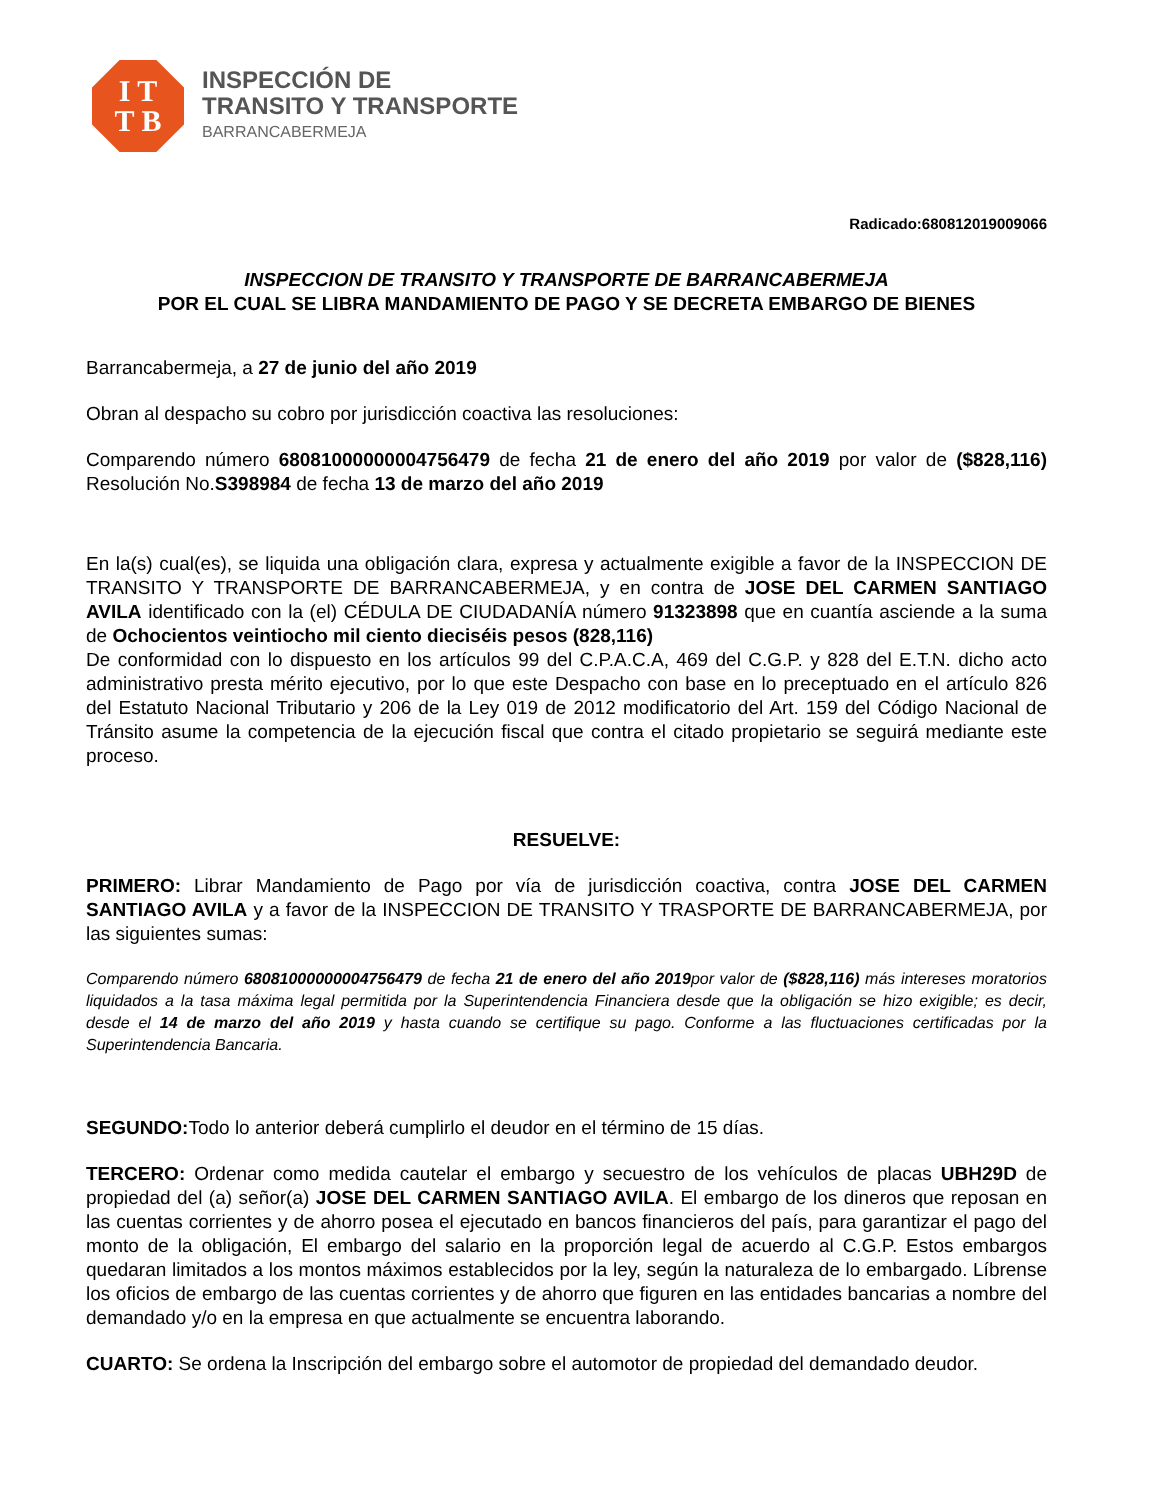I T
T B
INSPECCIÓN DE
TRANSITO Y TRANSPORTE
BARRANCABERMEJA
Radicado:680812019009066
INSPECCION DE TRANSITO Y TRANSPORTE DE BARRANCABERMEJA
POR EL CUAL SE LIBRA MANDAMIENTO DE PAGO Y SE DECRETA EMBARGO DE BIENES
Barrancabermeja, a 27 de junio del año 2019
Obran al despacho su cobro por jurisdicción coactiva las resoluciones:
Comparendo número 68081000000004756479 de fecha 21 de enero del año 2019 por valor de ($828,116) Resolución No.S398984 de fecha 13 de marzo del año 2019
En la(s) cual(es), se liquida una obligación clara, expresa y actualmente exigible a favor de la INSPECCION DE TRANSITO Y TRANSPORTE DE BARRANCABERMEJA, y en contra de JOSE DEL CARMEN SANTIAGO AVILA identificado con la (el) CÉDULA DE CIUDADANÍA número 91323898 que en cuantía asciende a la suma de Ochocientos veintiocho mil ciento dieciséis pesos (828,116)
De conformidad con lo dispuesto en los artículos 99 del C.P.A.C.A, 469 del C.G.P. y 828 del E.T.N. dicho acto administrativo presta mérito ejecutivo, por lo que este Despacho con base en lo preceptuado en el artículo 826 del Estatuto Nacional Tributario y 206 de la Ley 019 de 2012 modificatorio del Art. 159 del Código Nacional de Tránsito asume la competencia de la ejecución fiscal que contra el citado propietario se seguirá mediante este proceso.
RESUELVE:
PRIMERO: Librar Mandamiento de Pago por vía de jurisdicción coactiva, contra JOSE DEL CARMEN SANTIAGO AVILA y a favor de la INSPECCION DE TRANSITO Y TRASPORTE DE BARRANCABERMEJA, por las siguientes sumas:
Comparendo número 68081000000004756479 de fecha 21 de enero del año 2019por valor de ($828,116) más intereses moratorios liquidados a la tasa máxima legal permitida por la Superintendencia Financiera desde que la obligación se hizo exigible; es decir, desde el 14 de marzo del año 2019 y hasta cuando se certifique su pago. Conforme a las fluctuaciones certificadas por la Superintendencia Bancaria.
SEGUNDO: Todo lo anterior deberá cumplirlo el deudor en el término de 15 días.
TERCERO: Ordenar como medida cautelar el embargo y secuestro de los vehículos de placas UBH29D de propiedad del (a) señor(a) JOSE DEL CARMEN SANTIAGO AVILA. El embargo de los dineros que reposan en las cuentas corrientes y de ahorro posea el ejecutado en bancos financieros del país, para garantizar el pago del monto de la obligación, El embargo del salario en la proporción legal de acuerdo al C.G.P. Estos embargos quedaran limitados a los montos máximos establecidos por la ley, según la naturaleza de lo embargado. Líbrense los oficios de embargo de las cuentas corrientes y de ahorro que figuren en las entidades bancarias a nombre del demandado y/o en la empresa en que actualmente se encuentra laborando.
CUARTO: Se ordena la Inscripción del embargo sobre el automotor de propiedad del demandado deudor.